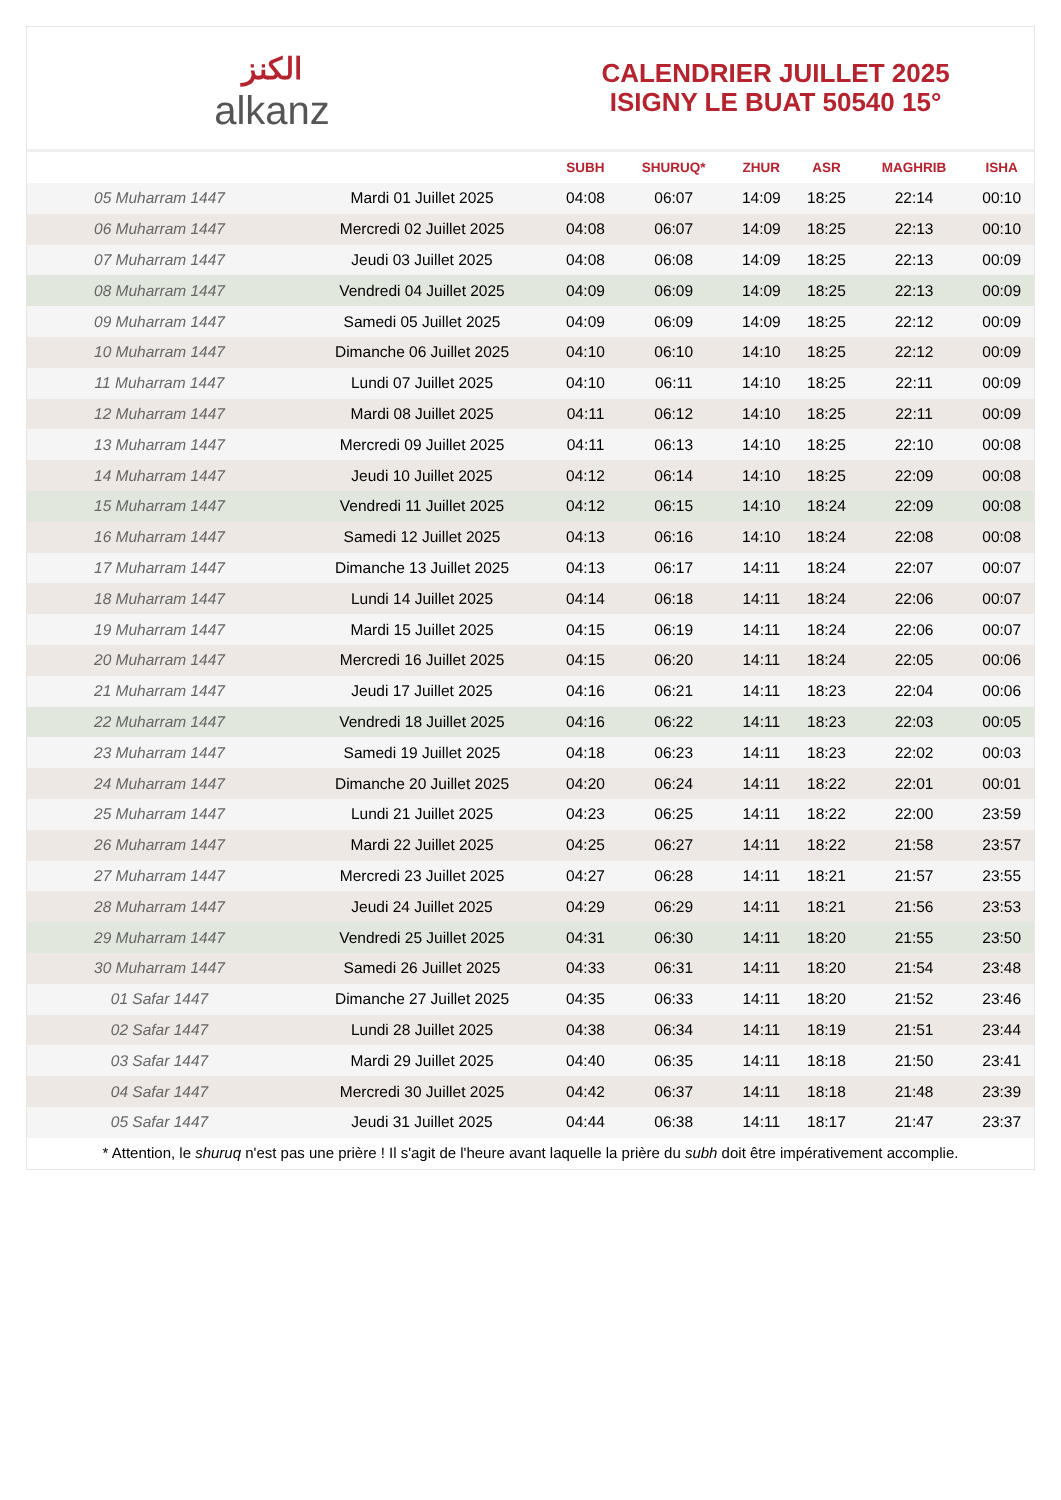الكنز
alkanz
CALENDRIER JUILLET 2025
ISIGNY LE BUAT 50540 15°
| | | SUBH | SHURUQ* | ZHUR | ASR | MAGHRIB | ISHA |
| --- | --- | --- | --- | --- | --- | --- | --- |
| 05 Muharram 1447 | Mardi 01 Juillet 2025 | 04:08 | 06:07 | 14:09 | 18:25 | 22:14 | 00:10 |
| 06 Muharram 1447 | Mercredi 02 Juillet 2025 | 04:08 | 06:07 | 14:09 | 18:25 | 22:13 | 00:10 |
| 07 Muharram 1447 | Jeudi 03 Juillet 2025 | 04:08 | 06:08 | 14:09 | 18:25 | 22:13 | 00:09 |
| 08 Muharram 1447 | Vendredi 04 Juillet 2025 | 04:09 | 06:09 | 14:09 | 18:25 | 22:13 | 00:09 |
| 09 Muharram 1447 | Samedi 05 Juillet 2025 | 04:09 | 06:09 | 14:09 | 18:25 | 22:12 | 00:09 |
| 10 Muharram 1447 | Dimanche 06 Juillet 2025 | 04:10 | 06:10 | 14:10 | 18:25 | 22:12 | 00:09 |
| 11 Muharram 1447 | Lundi 07 Juillet 2025 | 04:10 | 06:11 | 14:10 | 18:25 | 22:11 | 00:09 |
| 12 Muharram 1447 | Mardi 08 Juillet 2025 | 04:11 | 06:12 | 14:10 | 18:25 | 22:11 | 00:09 |
| 13 Muharram 1447 | Mercredi 09 Juillet 2025 | 04:11 | 06:13 | 14:10 | 18:25 | 22:10 | 00:08 |
| 14 Muharram 1447 | Jeudi 10 Juillet 2025 | 04:12 | 06:14 | 14:10 | 18:25 | 22:09 | 00:08 |
| 15 Muharram 1447 | Vendredi 11 Juillet 2025 | 04:12 | 06:15 | 14:10 | 18:24 | 22:09 | 00:08 |
| 16 Muharram 1447 | Samedi 12 Juillet 2025 | 04:13 | 06:16 | 14:10 | 18:24 | 22:08 | 00:08 |
| 17 Muharram 1447 | Dimanche 13 Juillet 2025 | 04:13 | 06:17 | 14:11 | 18:24 | 22:07 | 00:07 |
| 18 Muharram 1447 | Lundi 14 Juillet 2025 | 04:14 | 06:18 | 14:11 | 18:24 | 22:06 | 00:07 |
| 19 Muharram 1447 | Mardi 15 Juillet 2025 | 04:15 | 06:19 | 14:11 | 18:24 | 22:06 | 00:07 |
| 20 Muharram 1447 | Mercredi 16 Juillet 2025 | 04:15 | 06:20 | 14:11 | 18:24 | 22:05 | 00:06 |
| 21 Muharram 1447 | Jeudi 17 Juillet 2025 | 04:16 | 06:21 | 14:11 | 18:23 | 22:04 | 00:06 |
| 22 Muharram 1447 | Vendredi 18 Juillet 2025 | 04:16 | 06:22 | 14:11 | 18:23 | 22:03 | 00:05 |
| 23 Muharram 1447 | Samedi 19 Juillet 2025 | 04:18 | 06:23 | 14:11 | 18:23 | 22:02 | 00:03 |
| 24 Muharram 1447 | Dimanche 20 Juillet 2025 | 04:20 | 06:24 | 14:11 | 18:22 | 22:01 | 00:01 |
| 25 Muharram 1447 | Lundi 21 Juillet 2025 | 04:23 | 06:25 | 14:11 | 18:22 | 22:00 | 23:59 |
| 26 Muharram 1447 | Mardi 22 Juillet 2025 | 04:25 | 06:27 | 14:11 | 18:22 | 21:58 | 23:57 |
| 27 Muharram 1447 | Mercredi 23 Juillet 2025 | 04:27 | 06:28 | 14:11 | 18:21 | 21:57 | 23:55 |
| 28 Muharram 1447 | Jeudi 24 Juillet 2025 | 04:29 | 06:29 | 14:11 | 18:21 | 21:56 | 23:53 |
| 29 Muharram 1447 | Vendredi 25 Juillet 2025 | 04:31 | 06:30 | 14:11 | 18:20 | 21:55 | 23:50 |
| 30 Muharram 1447 | Samedi 26 Juillet 2025 | 04:33 | 06:31 | 14:11 | 18:20 | 21:54 | 23:48 |
| 01 Safar 1447 | Dimanche 27 Juillet 2025 | 04:35 | 06:33 | 14:11 | 18:20 | 21:52 | 23:46 |
| 02 Safar 1447 | Lundi 28 Juillet 2025 | 04:38 | 06:34 | 14:11 | 18:19 | 21:51 | 23:44 |
| 03 Safar 1447 | Mardi 29 Juillet 2025 | 04:40 | 06:35 | 14:11 | 18:18 | 21:50 | 23:41 |
| 04 Safar 1447 | Mercredi 30 Juillet 2025 | 04:42 | 06:37 | 14:11 | 18:18 | 21:48 | 23:39 |
| 05 Safar 1447 | Jeudi 31 Juillet 2025 | 04:44 | 06:38 | 14:11 | 18:17 | 21:47 | 23:37 |
* Attention, le shuruq n'est pas une prière ! Il s'agit de l'heure avant laquelle la prière du subh doit être impérativement accomplie.